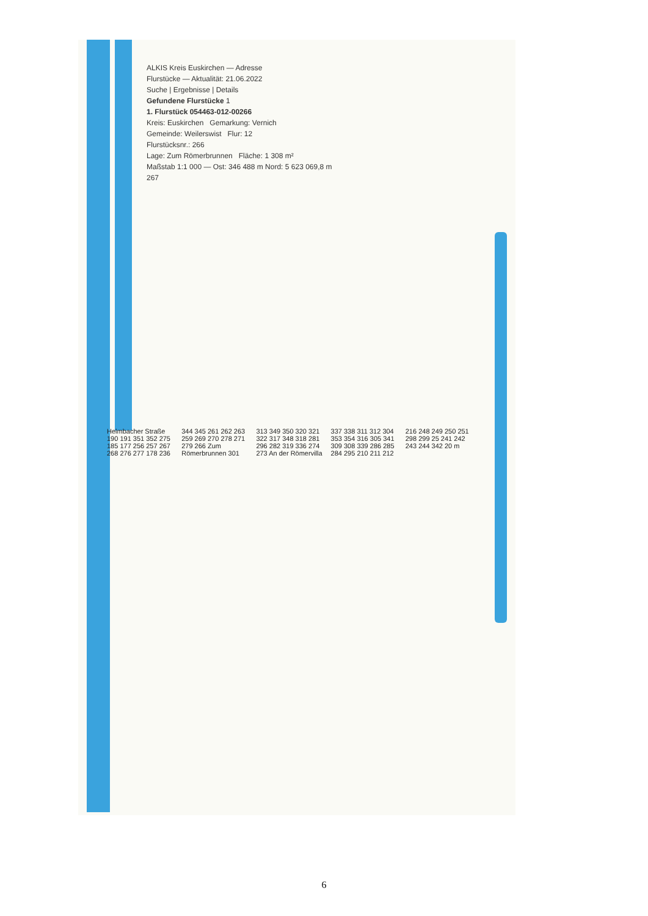ALKIS Kreis Euskirchen — Adresse
Flurstücke — Aktualität: 21.06.2022
Suche | Ergebnisse | Details
Gefundene Flurstücke 1
1. Flurstück 054463-012-00266
Kreis: Euskirchen Gemarkung: Vernich
Gemeinde: Weilerswist Flur: 12
Flurstücksnr.: 266
Lage: Zum Römerbrunnen Fläche: 1 308 m²
Maßstab 1:1 000 — Ost: 346 488 m Nord: 5 623 069,8 m
267
Helmbacher Straße 190 191 351 352 275 185 177 256 257 267 268 276 277 178 236 344 345 261 262 263 259 269 270 278 271 279 266 Zum Römerbrunnen 301 313 349 350 320 321 322 317 348 318 281 296 282 319 336 274 273 An der Römervilla 337 338 311 312 304 353 354 316 305 341 309 308 339 286 285 284 295 210 211 212 216 248 249 250 251 298 299 25 241 242 243 244 342 20 m
6